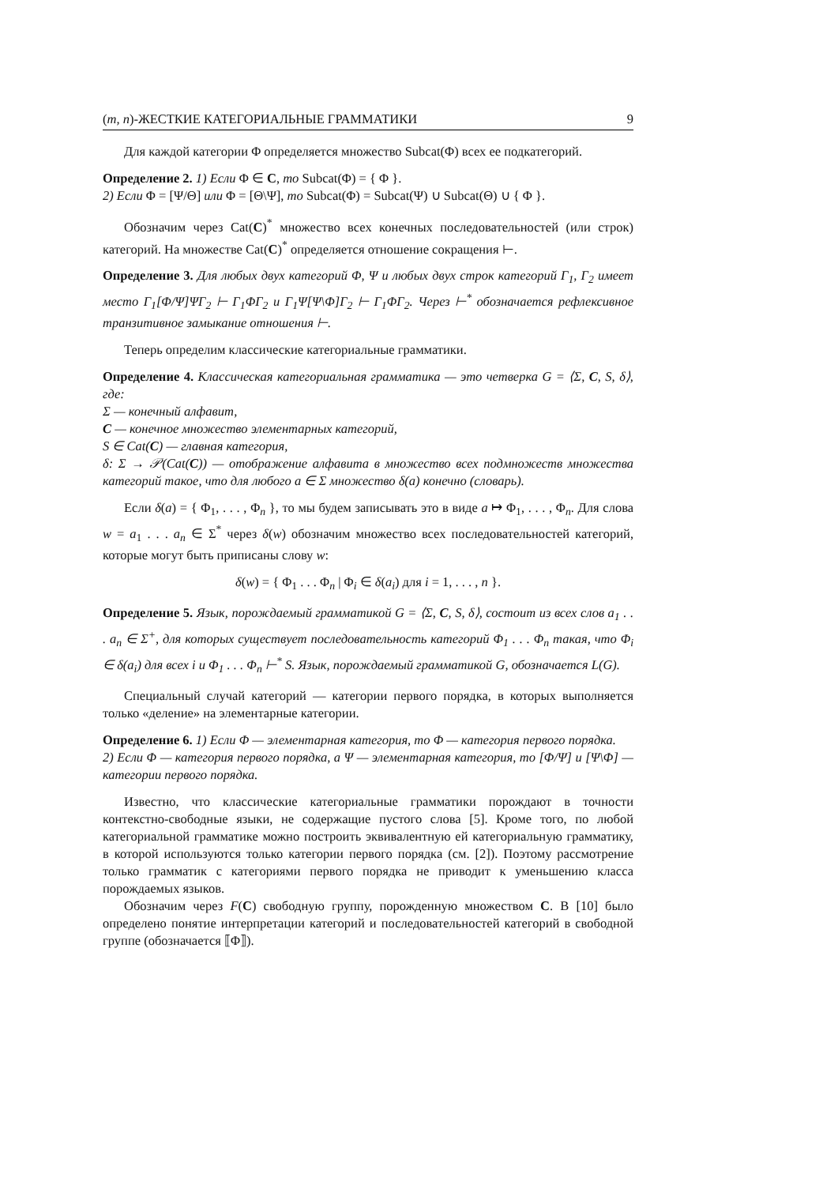(m, n)-ЖЕСТКИЕ КАТЕГОРИАЛЬНЫЕ ГРАММАТИКИ 9
Для каждой категории Φ определяется множество Subcat(Φ) всех ее подкатегорий.
Определение 2. 1) Если Φ ∈ C, то Subcat(Φ) = { Φ }.
2) Если Φ = [Ψ/Θ] или Φ = [Θ\Ψ], то Subcat(Φ) = Subcat(Ψ) ∪ Subcat(Θ) ∪ { Φ }.
Обозначим через Cat(C)<sup>*</sup> множество всех конечных последовательностей (или строк) категорий. На множестве Cat(C)<sup>*</sup> определяется отношение сокращения ⊢.
Определение 3. Для любых двух категорий Φ, Ψ и любых двух строк категорий Γ<sub>1</sub>, Γ<sub>2</sub> имеет место Γ<sub>1</sub>[Φ/Ψ]ΨΓ<sub>2</sub> ⊢ Γ<sub>1</sub>ΦΓ<sub>2</sub> и Γ<sub>1</sub>Ψ[Ψ\Φ]Γ<sub>2</sub> ⊢ Γ<sub>1</sub>ΦΓ<sub>2</sub>. Через ⊢<sup>*</sup> обозначается рефлексивное транзитивное замыкание отношения ⊢.
Теперь определим классические категориальные грамматики.
Определение 4. Классическая категориальная грамматика — это четверка G = ⟨Σ, C, S, δ⟩, где:
Σ — конечный алфавит,
C — конечное множество элементарных категорий,
S ∈ Cat(C) — главная категория,
δ: Σ → 𝒫(Cat(C)) — отображение алфавита в множество всех подмножеств множества категорий такое, что для любого a ∈ Σ множество δ(a) конечно (словарь).
Если δ(a) = { Φ<sub>1</sub>, . . . , Φ<sub>n</sub> }, то мы будем записывать это в виде a ↦ Φ<sub>1</sub>, . . . , Φ<sub>n</sub>. Для слова w = a<sub>1</sub> . . . a<sub>n</sub> ∈ Σ<sup>*</sup> через δ(w) обозначим множество всех последовательностей категорий, которые могут быть приписаны слову w:
δ(w) = { Φ<sub>1</sub> . . . Φ<sub>n</sub> | Φ<sub>i</sub> ∈ δ(a<sub>i</sub>) для i = 1, . . . , n }.
Определение 5. Язык, порождаемый грамматикой G = ⟨Σ, C, S, δ⟩, состоит из всех слов a<sub>1</sub> . . . a<sub>n</sub> ∈ Σ<sup>+</sup>, для которых существует последовательность категорий Φ<sub>1</sub> . . . Φ<sub>n</sub> такая, что Φ<sub>i</sub> ∈ δ(a<sub>i</sub>) для всех i и Φ<sub>1</sub> . . . Φ<sub>n</sub> ⊢<sup>*</sup> S. Язык, порождаемый грамматикой G, обозначается L(G).
Специальный случай категорий — категории первого порядка, в которых выполняется только «деление» на элементарные категории.
Определение 6. 1) Если Φ — элементарная категория, то Φ — категория первого порядка.
2) Если Φ — категория первого порядка, а Ψ — элементарная категория, то [Φ/Ψ] и [Ψ\Φ] — категории первого порядка.
Известно, что классические категориальные грамматики порождают в точности контекстно-свободные языки, не содержащие пустого слова [5]. Кроме того, по любой категориальной грамматике можно построить эквивалентную ей категориальную грамматику, в которой используются только категории первого порядка (см. [2]). Поэтому рассмотрение только грамматик с категориями первого порядка не приводит к уменьшению класса порождаемых языков.
Обозначим через F(C) свободную группу, порожденную множеством C. В [10] было определено понятие интерпретации категорий и последовательностей категорий в свободной группе (обозначается ⟦Φ⟧).